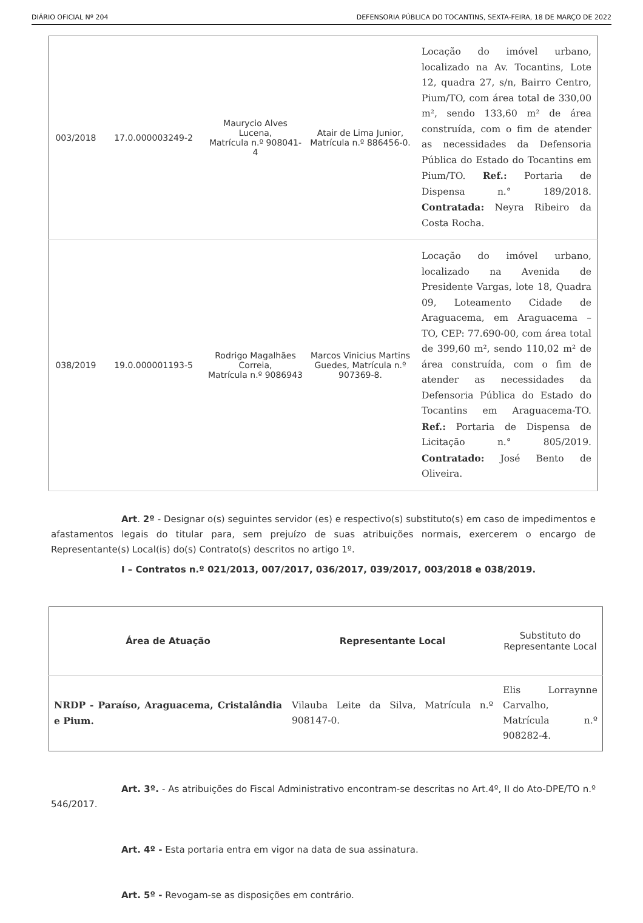DIÁRIO OFICIAL Nº 204 DEFENSORIA PÚBLICA DO TOCANTINS, SEXTA-FEIRA, 18 DE MARÇO DE 2022
| 003/2018 | 17.0.000003249-2 | Maurycio Alves Lucena, Matrícula n.º 908041-4 | Atair de Lima Junior, Matrícula n.º 886456-0. | Locação do imóvel urbano, localizado na Av. Tocantins, Lote 12, quadra 27, s/n, Bairro Centro, Pium/TO, com área total de 330,00 m², sendo 133,60 m² de área construída, com o fim de atender as necessidades da Defensoria Pública do Estado do Tocantins em Pium/TO. Ref.: Portaria de Dispensa n.° 189/2018. Contratada: Neyra Ribeiro da Costa Rocha. |
| 038/2019 | 19.0.000001193-5 | Rodrigo Magalhães Correia, Matrícula n.º 9086943 | Marcos Vinicius Martins Guedes, Matrícula n.º 907369-8. | Locação do imóvel urbano, localizado na Avenida de Presidente Vargas, lote 18, Quadra 09, Loteamento Cidade de Araguacema, em Araguacema – TO, CEP: 77.690-00, com área total de 399,60 m², sendo 110,02 m² de área construída, com o fim de atender as necessidades da Defensoria Pública do Estado do Tocantins em Araguacema-TO. Ref.: Portaria de Dispensa de Licitação n.° 805/2019. Contratado: José Bento de Oliveira. |
Art. 2º - Designar o(s) seguintes servidor (es) e respectivo(s) substituto(s) em caso de impedimentos e afastamentos legais do titular para, sem prejuízo de suas atribuições normais, exercerem o encargo de Representante(s) Local(is) do(s) Contrato(s) descritos no artigo 1º.
I – Contratos n.º 021/2013, 007/2017, 036/2017, 039/2017, 003/2018 e 038/2019.
| Área de Atuação | Representante Local | Substituto do Representante Local |
| --- | --- | --- |
| NRDP - Paraíso, Araguacema, Cristalândia e Pium. | Vilauba Leite da Silva, Matrícula n.º 908147-0. | Elis Lorraynne Carvalho, Matrícula n.º 908282-4. |
Art. 3º. - As atribuições do Fiscal Administrativo encontram-se descritas no Art.4º, II do Ato-DPE/TO n.º 546/2017.
Art. 4º - Esta portaria entra em vigor na data de sua assinatura.
Art. 5º - Revogam-se as disposições em contrário.